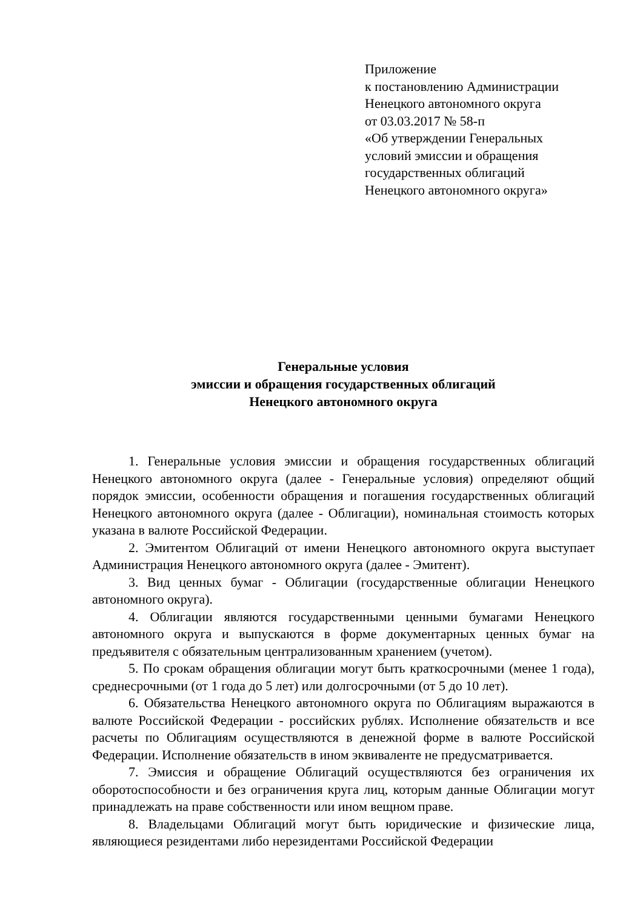Приложение
к постановлению Администрации
Ненецкого автономного округа
от 03.03.2017 № 58-п
«Об утверждении Генеральных
условий эмиссии и обращения
государственных облигаций
Ненецкого автономного округа»
Генеральные условия
эмиссии и обращения государственных облигаций
Ненецкого автономного округа
1. Генеральные условия эмиссии и обращения государственных облигаций Ненецкого автономного округа (далее - Генеральные условия) определяют общий порядок эмиссии, особенности обращения и погашения государственных облигаций Ненецкого автономного округа (далее - Облигации), номинальная стоимость которых указана в валюте Российской Федерации.
2. Эмитентом Облигаций от имени Ненецкого автономного округа выступает Администрация Ненецкого автономного округа (далее - Эмитент).
3. Вид ценных бумаг - Облигации (государственные облигации Ненецкого автономного округа).
4. Облигации являются государственными ценными бумагами Ненецкого автономного округа и выпускаются в форме документарных ценных бумаг на предъявителя с обязательным централизованным хранением (учетом).
5. По срокам обращения облигации могут быть краткосрочными (менее 1 года), среднесрочными (от 1 года до 5 лет) или долгосрочными (от 5 до 10 лет).
6. Обязательства Ненецкого автономного округа по Облигациям выражаются в валюте Российской Федерации - российских рублях. Исполнение обязательств и все расчеты по Облигациям осуществляются в денежной форме в валюте Российской Федерации. Исполнение обязательств в ином эквиваленте не предусматривается.
7. Эмиссия и обращение Облигаций осуществляются без ограничения их оборотоспособности и без ограничения круга лиц, которым данные Облигации могут принадлежать на праве собственности или ином вещном праве.
8. Владельцами Облигаций могут быть юридические и физические лица, являющиеся резидентами либо нерезидентами Российской Федерации